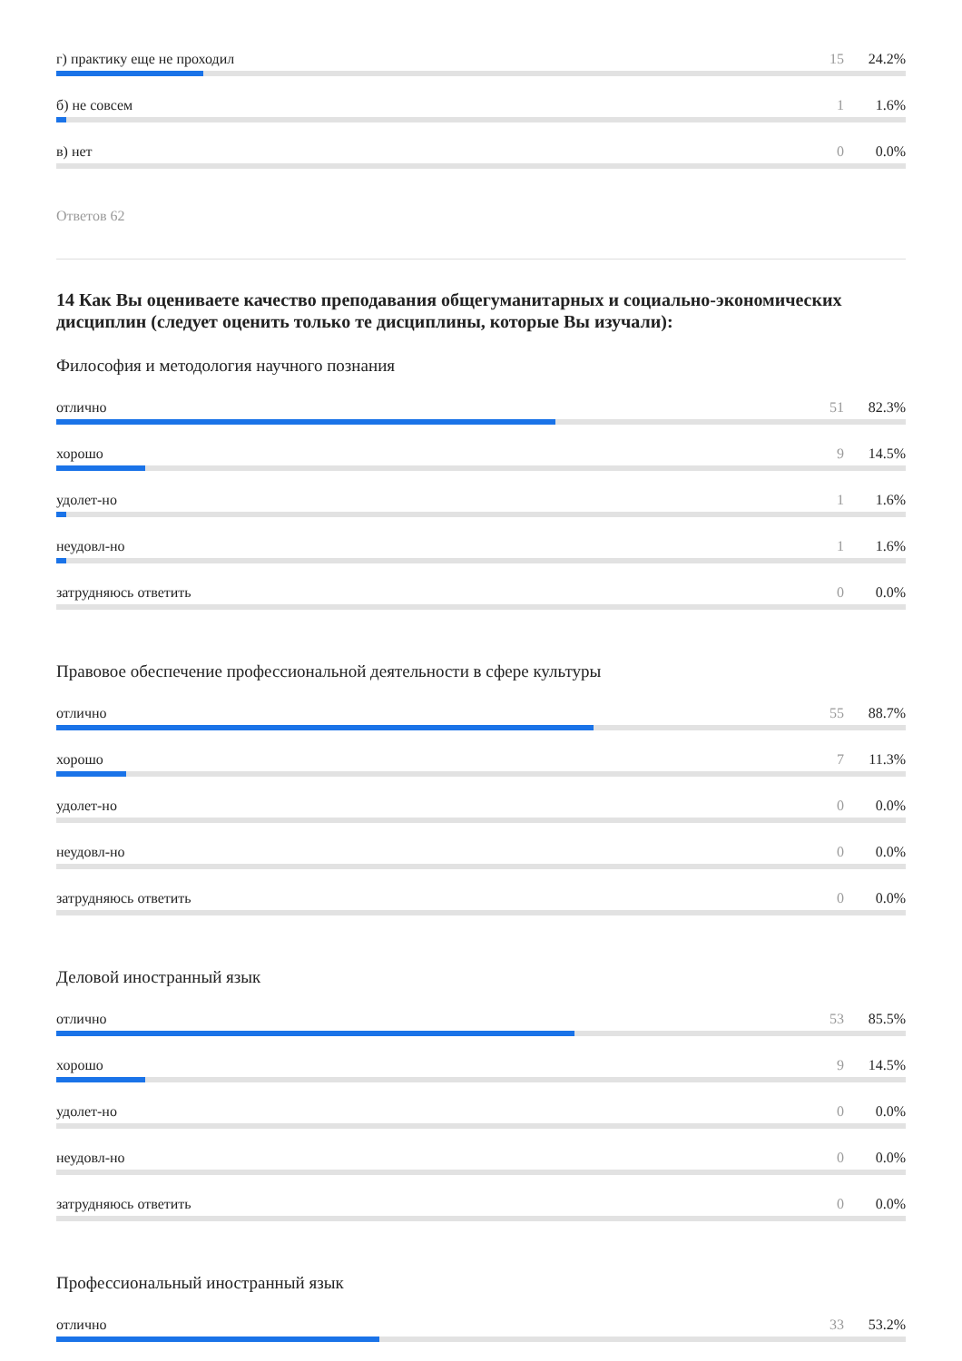г) практику еще не проходил 15 24.2%
б) не совсем 1 1.6%
в) нет 0 0.0%
Ответов 62
14 Как Вы оцениваете качество преподавания общегуманитарных и социально-экономических дисциплин (следует оценить только те дисциплины, которые Вы изучали):
Философия и методология научного познания
отлично 51 82.3%
хорошо 9 14.5%
удолет-но 1 1.6%
неудовл-но 1 1.6%
затрудняюсь ответить 0 0.0%
Правовое обеспечение профессиональной деятельности в сфере культуры
отлично 55 88.7%
хорошо 7 11.3%
удолет-но 0 0.0%
неудовл-но 0 0.0%
затрудняюсь ответить 0 0.0%
Деловой иностранный язык
отлично 53 85.5%
хорошо 9 14.5%
удолет-но 0 0.0%
неудовл-но 0 0.0%
затрудняюсь ответить 0 0.0%
Профессиональный иностранный язык
отлично 33 53.2%